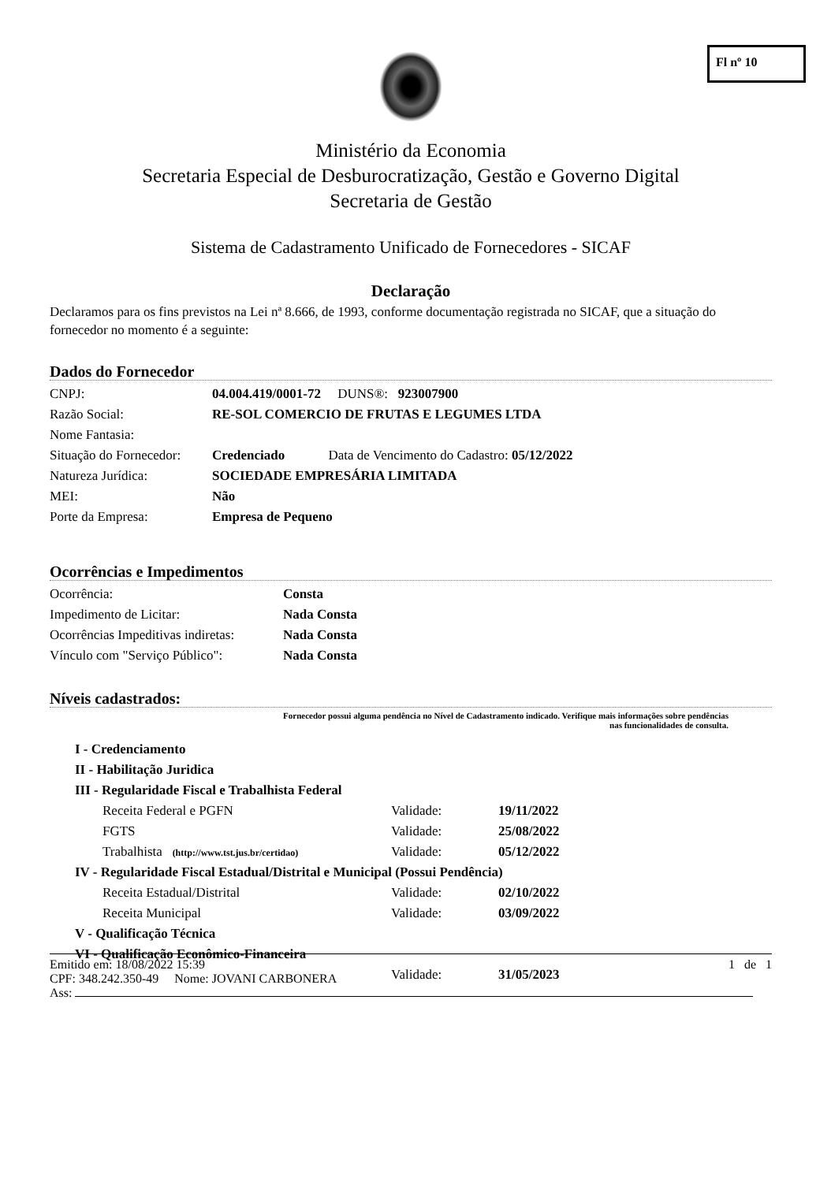Fl nº 10
Ministério da Economia
Secretaria Especial de Desburocratização, Gestão e Governo Digital
Secretaria de Gestão
Sistema de Cadastramento Unificado de Fornecedores - SICAF
Declaração
Declaramos para os fins previstos na Lei nª 8.666, de 1993, conforme documentação registrada no SICAF, que a situação do fornecedor no momento é a seguinte:
Dados do Fornecedor
| CNPJ: | 04.004.419/0001-72 DUNS®: 923007900 |
| Razão Social: | RE-SOL COMERCIO DE FRUTAS E LEGUMES LTDA |
| Nome Fantasia: | |
| Situação do Fornecedor: | Credenciado Data de Vencimento do Cadastro: 05/12/2022 |
| Natureza Jurídica: | SOCIEDADE EMPRESÁRIA LIMITADA |
| MEI: | Não |
| Porte da Empresa: | Empresa de Pequeno |
Ocorrências e Impedimentos
| Ocorrência: | Consta |
| Impedimento de Licitar: | Nada Consta |
| Ocorrências Impeditivas indiretas: | Nada Consta |
| Vínculo com "Serviço Público": | Nada Consta |
Níveis cadastrados:
Fornecedor possui alguma pendência no Nível de Cadastramento indicado. Verifique mais informações sobre pendências
nas funcionalidades de consulta.
| I - Credenciamento | | |
| II - Habilitação Juridica | | |
| III - Regularidade Fiscal e Trabalhista Federal | | |
| Receita Federal e PGFN | Validade: | 19/11/2022 |
| FGTS | Validade: | 25/08/2022 |
| Trabalhista (http://www.tst.jus.br/certidao) | Validade: | 05/12/2022 |
| IV - Regularidade Fiscal Estadual/Distrital e Municipal (Possui Pendência) | | |
| Receita Estadual/Distrital | Validade: | 02/10/2022 |
| Receita Municipal | Validade: | 03/09/2022 |
| V - Qualificação Técnica | | |
| VI - Qualificação Econômico-Financeira | | |
| | Validade: | 31/05/2023 |
Emitido em: 18/08/2022 15:39 1 de 1
CPF: 348.242.350-49 Nome: JOVANI CARBONERA
Ass: